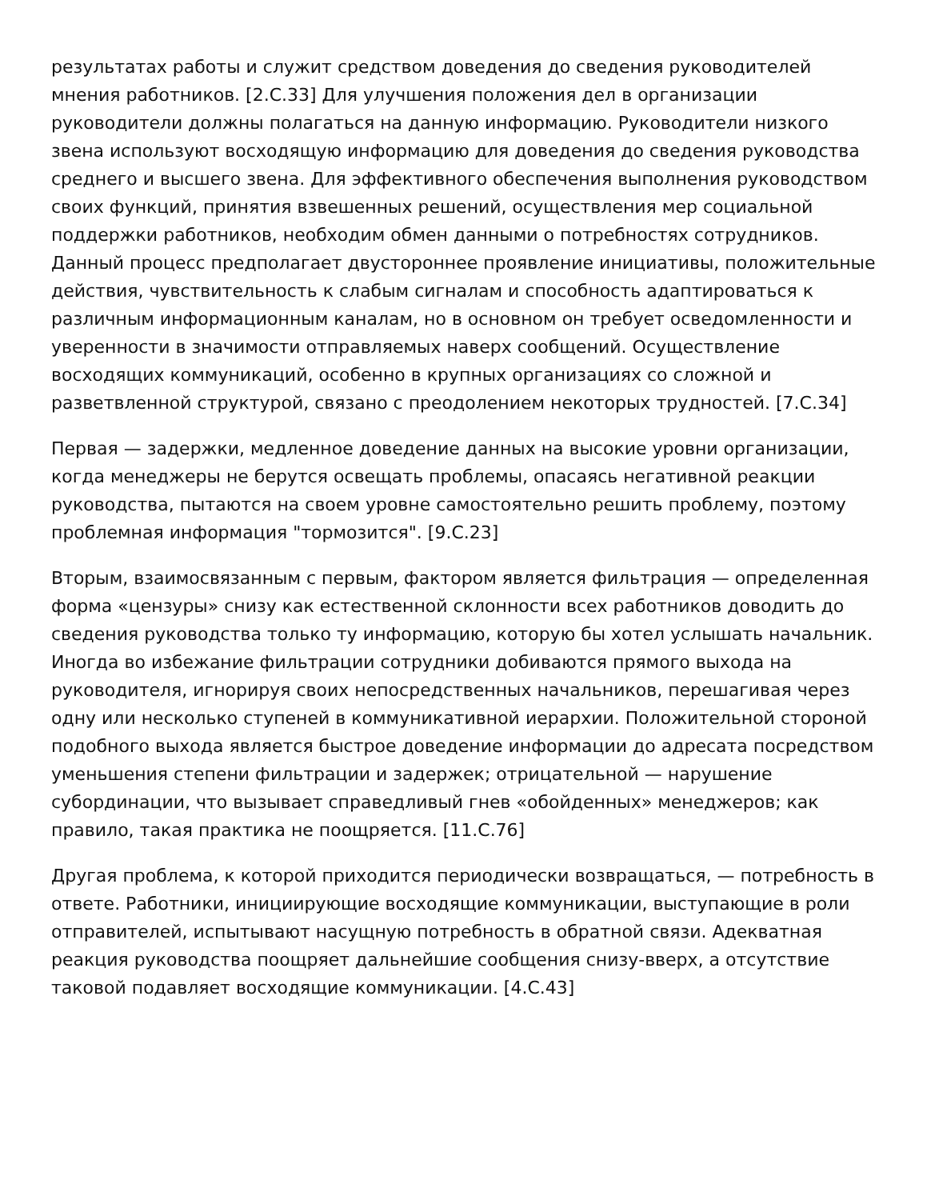результатах работы и служит средством доведения до сведения руководителей мнения работников. [2.С.33] Для улучшения положения дел в организации руководители должны полагаться на данную информацию. Руководители низкого звена используют восходящую информацию для доведения до сведения руководства среднего и высшего звена. Для эффективного обеспечения выполнения руководством своих функций, принятия взвешенных решений, осуществления мер социальной поддержки работников, необходим обмен данными о потребностях сотрудников. Данный процесс предполагает двустороннее проявление инициативы, положительные действия, чувствительность к слабым сигналам и способность адаптироваться к различным информационным каналам, но в основном он требует осведомленности и уверенности в значимости отправляемых наверх сообщений. Осуществление восходящих коммуникаций, особенно в крупных организациях со сложной и разветвленной структурой, связано с преодолением некоторых трудностей. [7.С.34]
Первая — задержки, медленное доведение данных на высокие уровни организации, когда менеджеры не берутся освещать проблемы, опасаясь негативной реакции руководства, пытаются на своем уровне самостоятельно решить проблему, поэтому проблемная информация "тормозится". [9.С.23]
Вторым, взаимосвязанным с первым, фактором является фильтрация — определенная форма «цензуры» снизу как естественной склонности всех работников доводить до сведения руководства только ту информацию, которую бы хотел услышать начальник. Иногда во избежание фильтрации сотрудники добиваются прямого выхода на руководителя, игнорируя своих непосредственных начальников, перешагивая через одну или несколько ступеней в коммуникативной иерархии. Положительной стороной подобного выхода является быстрое доведение информации до адресата посредством уменьшения степени фильтрации и задержек; отрицательной — нарушение субординации, что вызывает справедливый гнев «обойденных» менеджеров; как правило, такая практика не поощряется. [11.С.76]
Другая проблема, к которой приходится периодически возвращаться, — потребность в ответе. Работники, инициирующие восходящие коммуникации, выступающие в роли отправителей, испытывают насущную потребность в обратной связи. Адекватная реакция руководства поощряет дальнейшие сообщения снизу-вверх, а отсутствие таковой подавляет восходящие коммуникации. [4.С.43]